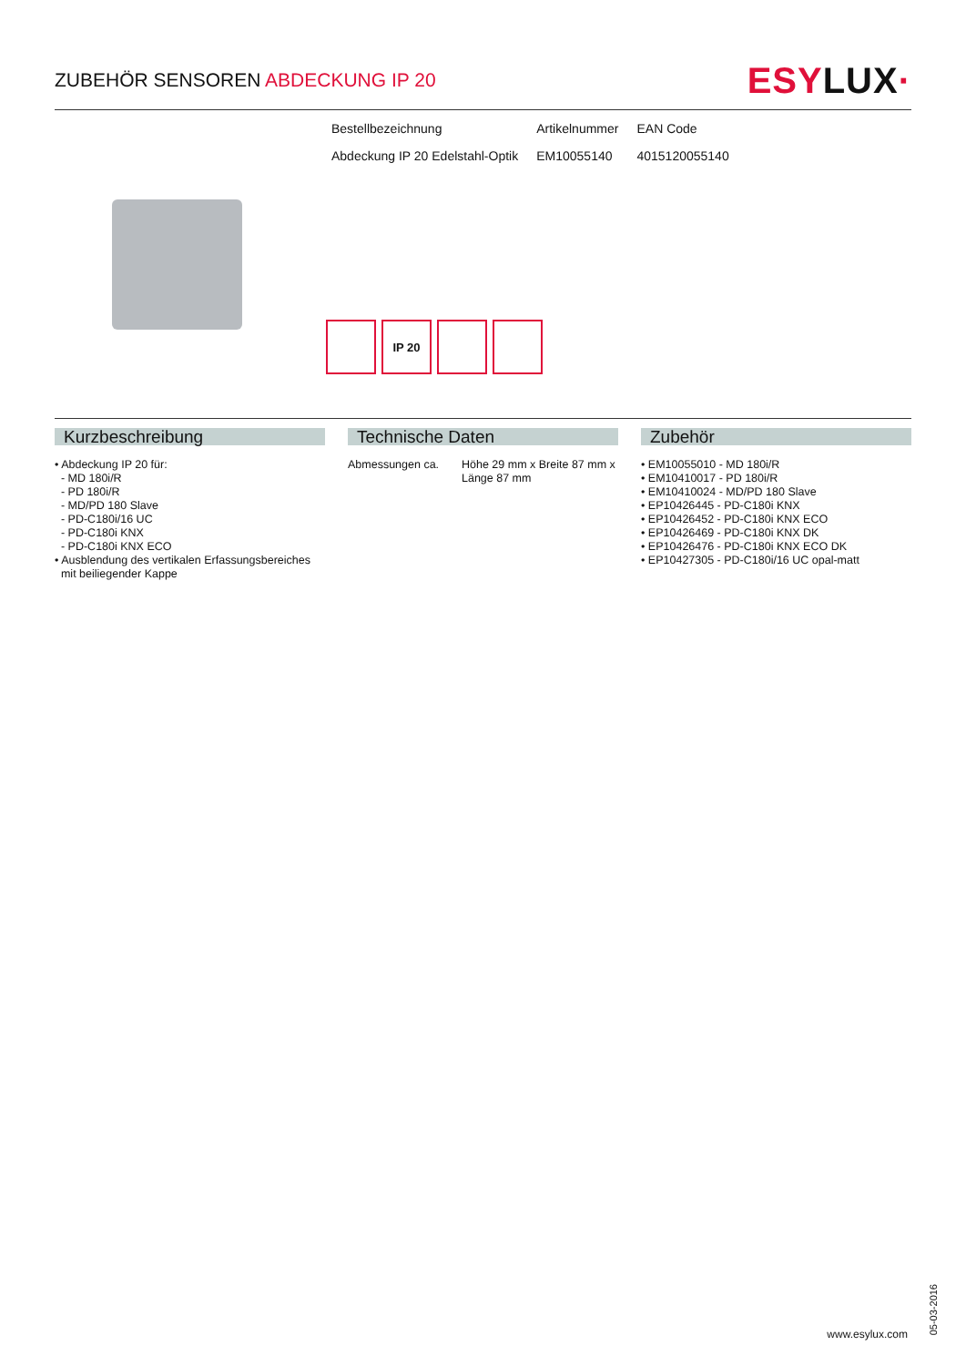ZUBEHÖR SENSOREN ABDECKUNG IP 20
ESYLUX·
| Bestellbezeichnung | Artikelnummer | EAN Code |
| Abdeckung IP 20 Edelstahl-Optik | EM10055140 | 4015120055140 |
IP 20
Kurzbeschreibung
• Abdeckung IP 20 für:
- MD 180i/R
- PD 180i/R
- MD/PD 180 Slave
- PD-C180i/16 UC
- PD-C180i KNX
- PD-C180i KNX ECO
• Ausblendung des vertikalen Erfassungsbereiches
mit beiliegender Kappe
Technische Daten
| Abmessungen ca. | Höhe 29 mm x Breite 87 mm x Länge 87 mm |
Zubehör
• EM10055010 - MD 180i/R
• EM10410017 - PD 180i/R
• EM10410024 - MD/PD 180 Slave
• EP10426445 - PD-C180i KNX
• EP10426452 - PD-C180i KNX ECO
• EP10426469 - PD-C180i KNX DK
• EP10426476 - PD-C180i KNX ECO DK
• EP10427305 - PD-C180i/16 UC opal-matt
05-03-2016
www.esylux.com